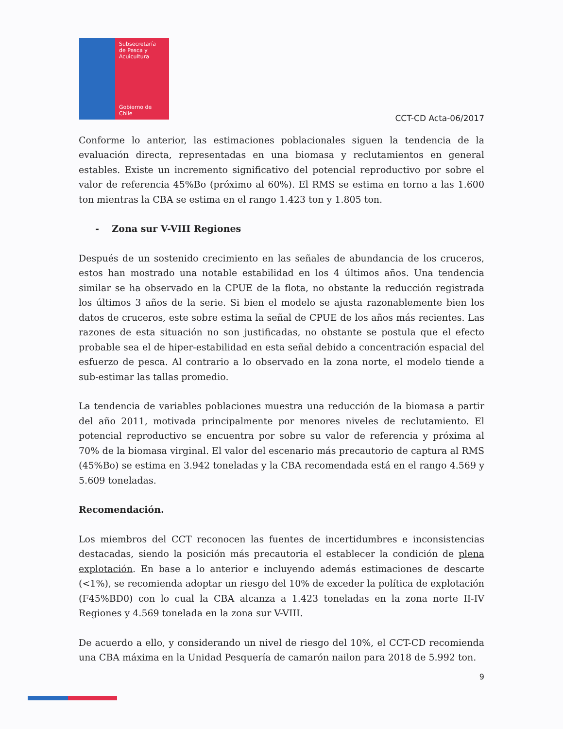Subsecretaría
de Pesca y
Acuicultura
Gobierno de Chile
CCT-CD Acta-06/2017
Conforme lo anterior, las estimaciones poblacionales siguen la tendencia de la evaluación directa, representadas en una biomasa y reclutamientos en general estables. Existe un incremento significativo del potencial reproductivo por sobre el valor de referencia 45%Bo (próximo al 60%). El RMS se estima en torno a las 1.600 ton mientras la CBA se estima en el rango 1.423 ton y 1.805 ton.
- Zona sur V-VIII Regiones
Después de un sostenido crecimiento en las señales de abundancia de los cruceros, estos han mostrado una notable estabilidad en los 4 últimos años. Una tendencia similar se ha observado en la CPUE de la flota, no obstante la reducción registrada los últimos 3 años de la serie. Si bien el modelo se ajusta razonablemente bien los datos de cruceros, este sobre estima la señal de CPUE de los años más recientes. Las razones de esta situación no son justificadas, no obstante se postula que el efecto probable sea el de hiper-estabilidad en esta señal debido a concentración espacial del esfuerzo de pesca. Al contrario a lo observado en la zona norte, el modelo tiende a sub-estimar las tallas promedio.
La tendencia de variables poblaciones muestra una reducción de la biomasa a partir del año 2011, motivada principalmente por menores niveles de reclutamiento. El potencial reproductivo se encuentra por sobre su valor de referencia y próxima al 70% de la biomasa virginal. El valor del escenario más precautorio de captura al RMS (45%Bo) se estima en 3.942 toneladas y la CBA recomendada está en el rango 4.569 y 5.609 toneladas.
Recomendación.
Los miembros del CCT reconocen las fuentes de incertidumbres e inconsistencias destacadas, siendo la posición más precautoria el establecer la condición de plena explotación. En base a lo anterior e incluyendo además estimaciones de descarte (<1%), se recomienda adoptar un riesgo del 10% de exceder la política de explotación (F45%BD0) con lo cual la CBA alcanza a 1.423 toneladas en la zona norte II-IV Regiones y 4.569 tonelada en la zona sur V-VIII.
De acuerdo a ello, y considerando un nivel de riesgo del 10%, el CCT-CD recomienda una CBA máxima en la Unidad Pesquería de camarón nailon para 2018 de 5.992 ton.
9